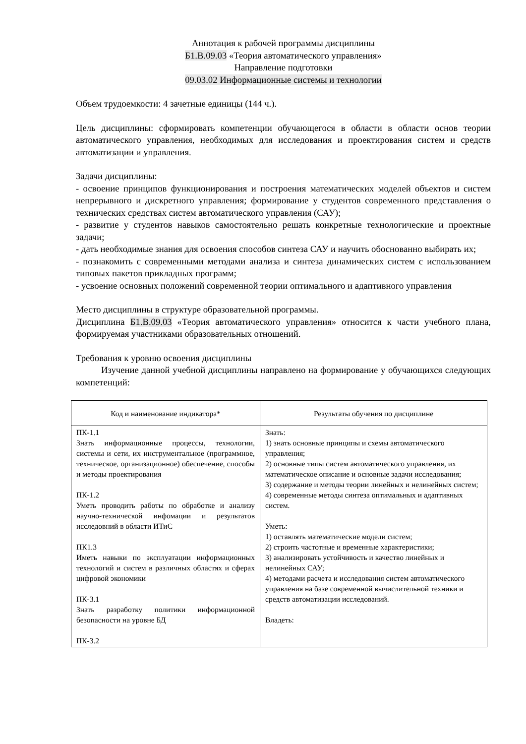Аннотация к рабочей программы дисциплины
Б1.В.09.03 «Теория автоматического управления»
Направление подготовки
09.03.02 Информационные системы и технологии
Объем трудоемкости: 4 зачетные единицы (144 ч.).
Цель дисциплины: сформировать компетенции обучающегося в области в области основ теории автоматического управления, необходимых для исследования и проектирования систем и средств автоматизации и управления.
Задачи дисциплины:
- освоение принципов функционирования и построения математических моделей объектов и систем непрерывного и дискретного управления; формирование у студентов современного представления о технических средствах систем автоматического управления (САУ);
- развитие у студентов навыков самостоятельно решать конкретные технологические и проектные задачи;
- дать необходимые знания для освоения способов синтеза САУ и научить обоснованно выбирать их;
- познакомить с современными методами анализа и синтеза динамических систем с использованием типовых пакетов прикладных программ;
- усвоение основных положений современной теории оптимального и адаптивного управления
Место дисциплины в структуре образовательной программы.
Дисциплина Б1.В.09.03 «Теория автоматического управления» относится к части учебного плана, формируемая участниками образовательных отношений.
Требования к уровню освоения дисциплины
Изучение данной учебной дисциплины направлено на формирование у обучающихся следующих компетенций:
| Код и наименование индикатора* | Результаты обучения по дисциплине |
| --- | --- |
| ПК-1.1 Знать информационные процессы, технологии, системы и сети, их инструментальное (программное, техническое, организационное) обеспечение, способы и методы проектирования ПК-1.2 Уметь проводить работы по обработке и анализу научно-технической инфомации и результатов исследовний в области ИТиС ПК1.3 Иметь навыки по эксплуатации информационных технологий и систем в различных областях и сферах цифровой экономики ПК-3.1 Знать разработку политики информационной безопасности на уровне БД ПК-3.2 | Знать: 1) знать основные принципы и схемы автоматического управления; 2) основные типы систем автоматического управления, их математическое описание и основные задачи исследования; 3) содержание и методы теории линейных и нелинейных систем; 4) современные методы синтеза оптимальных и адаптивных систем. Уметь: 1) оставлять математические модели систем; 2) строить частотные и временные характеристики; 3) анализировать устойчивость и качество линейных и нелинейных САУ; 4) методами расчета и исследования систем автоматического управления на базе современной вычислительной техники и средств автоматизации исследований. Владеть: |